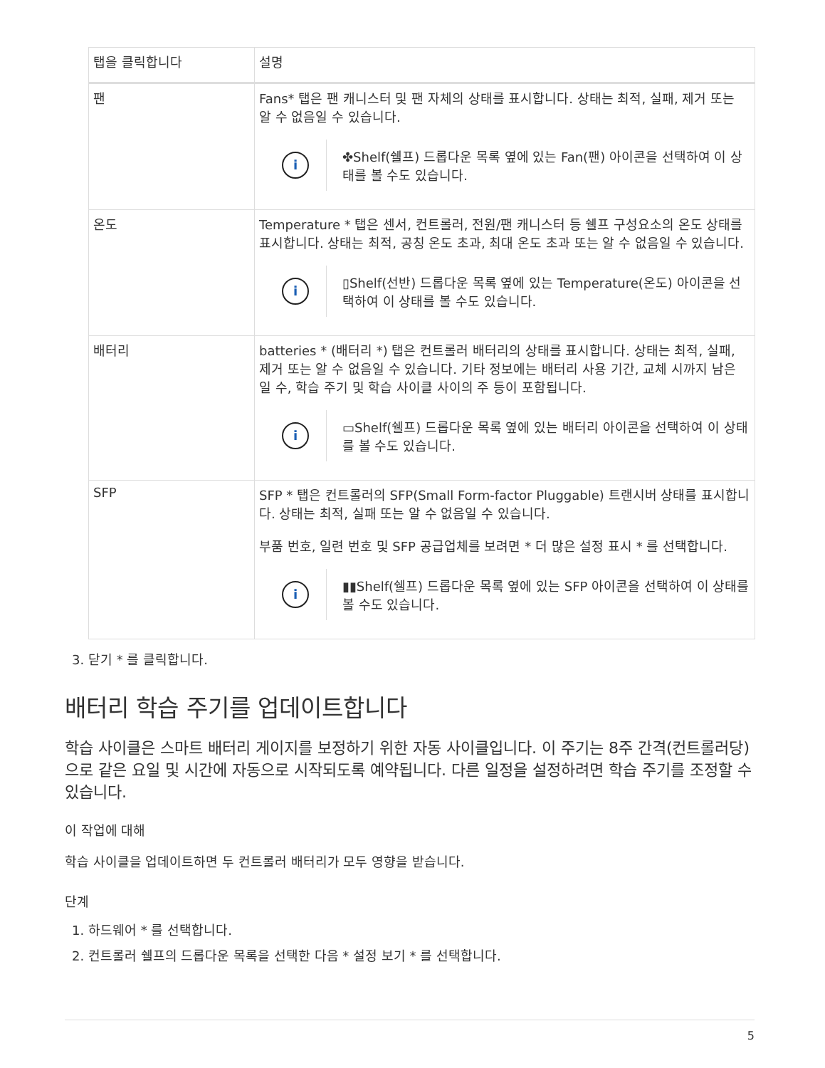| 탭을 클릭합니다 | 설명 |
| --- | --- |
| 팬 | Fans* 탭은 팬 캐니스터 및 팬 자체의 상태를 표시합니다. 상태는 최적, 실패, 제거 또는 알 수 없음일 수 있습니다. i ✤Shelf(쉘프) 드롭다운 목록 옆에 있는 Fan(팬) 아이콘을 선택하여 이 상태를 볼 수도 있습니다. |
| 온도 | Temperature * 탭은 센서, 컨트롤러, 전원/팬 캐니스터 등 쉘프 구성요소의 온도 상태를 표시합니다. 상태는 최적, 공칭 온도 초과, 최대 온도 초과 또는 알 수 없음일 수 있습니다. i ▯Shelf(선반) 드롭다운 목록 옆에 있는 Temperature(온도) 아이콘을 선택하여 이 상태를 볼 수도 있습니다. |
| 배터리 | batteries * (배터리 *) 탭은 컨트롤러 배터리의 상태를 표시합니다. 상태는 최적, 실패, 제거 또는 알 수 없음일 수 있습니다. 기타 정보에는 배터리 사용 기간, 교체 시까지 남은 일 수, 학습 주기 및 학습 사이클 사이의 주 등이 포함됩니다. i ▭Shelf(쉘프) 드롭다운 목록 옆에 있는 배터리 아이콘을 선택하여 이 상태를 볼 수도 있습니다. |
| SFP | SFP * 탭은 컨트롤러의 SFP(Small Form-factor Pluggable) 트랜시버 상태를 표시합니다. 상태는 최적, 실패 또는 알 수 없음일 수 있습니다. 부품 번호, 일련 번호 및 SFP 공급업체를 보려면 * 더 많은 설정 표시 * 를 선택합니다. i ▮▮Shelf(쉘프) 드롭다운 목록 옆에 있는 SFP 아이콘을 선택하여 이 상태를 볼 수도 있습니다. |
3. 닫기 * 를 클릭합니다.
배터리 학습 주기를 업데이트합니다
학습 사이클은 스마트 배터리 게이지를 보정하기 위한 자동 사이클입니다. 이 주기는 8주 간격(컨트롤러당)으로 같은 요일 및 시간에 자동으로 시작되도록 예약됩니다. 다른 일정을 설정하려면 학습 주기를 조정할 수 있습니다.
이 작업에 대해
학습 사이클을 업데이트하면 두 컨트롤러 배터리가 모두 영향을 받습니다.
단계
1. 하드웨어 * 를 선택합니다.
2. 컨트롤러 쉘프의 드롭다운 목록을 선택한 다음 * 설정 보기 * 를 선택합니다.
5